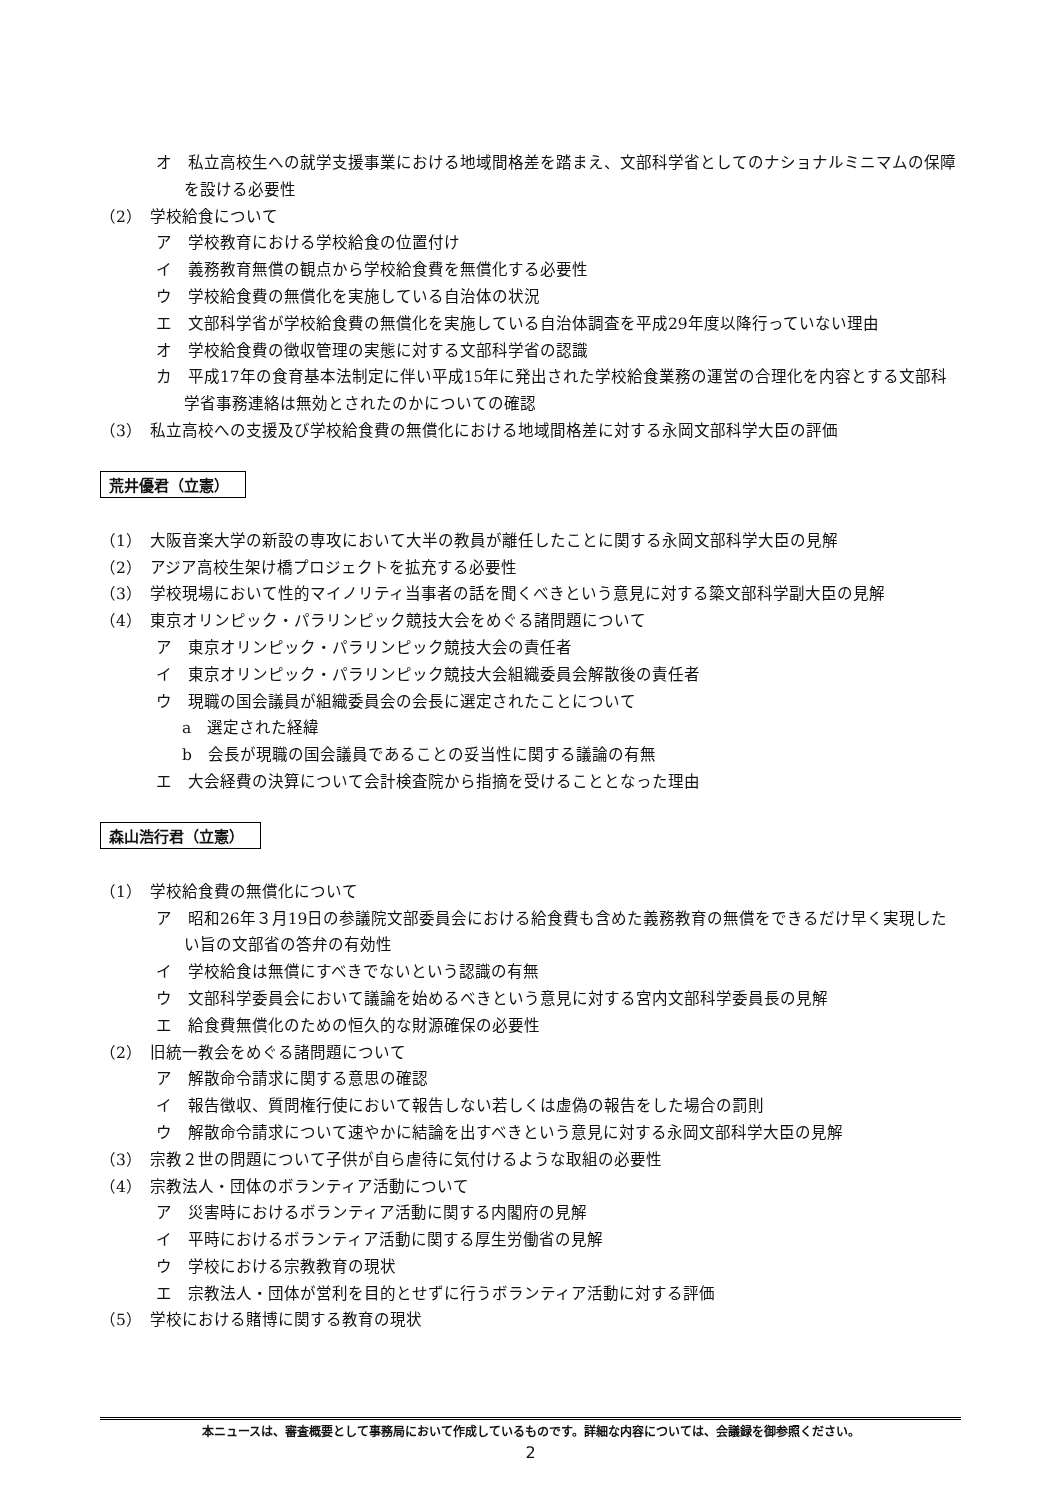オ　私立高校生への就学支援事業における地域間格差を踏まえ、文部科学省としてのナショナルミニマムの保障を設ける必要性
（2）　学校給食について
ア　学校教育における学校給食の位置付け
イ　義務教育無償の観点から学校給食費を無償化する必要性
ウ　学校給食費の無償化を実施している自治体の状況
エ　文部科学省が学校給食費の無償化を実施している自治体調査を平成29年度以降行っていない理由
オ　学校給食費の徴収管理の実態に対する文部科学省の認識
カ　平成17年の食育基本法制定に伴い平成15年に発出された学校給食業務の運営の合理化を内容とする文部科学省事務連絡は無効とされたのかについての確認
（3）　私立高校への支援及び学校給食費の無償化における地域間格差に対する永岡文部科学大臣の評価
荒井優君（立憲）
（1）　大阪音楽大学の新設の専攻において大半の教員が離任したことに関する永岡文部科学大臣の見解
（2）　アジア高校生架け橋プロジェクトを拡充する必要性
（3）　学校現場において性的マイノリティ当事者の話を聞くべきという意見に対する簗文部科学副大臣の見解
（4）　東京オリンピック・パラリンピック競技大会をめぐる諸問題について
ア　東京オリンピック・パラリンピック競技大会の責任者
イ　東京オリンピック・パラリンピック競技大会組織委員会解散後の責任者
ウ　現職の国会議員が組織委員会の会長に選定されたことについて
a　選定された経緯
b　会長が現職の国会議員であることの妥当性に関する議論の有無
エ　大会経費の決算について会計検査院から指摘を受けることとなった理由
森山浩行君（立憲）
（1）　学校給食費の無償化について
ア　昭和26年３月19日の参議院文部委員会における給食費も含めた義務教育の無償をできるだけ早く実現したい旨の文部省の答弁の有効性
イ　学校給食は無償にすべきでないという認識の有無
ウ　文部科学委員会において議論を始めるべきという意見に対する宮内文部科学委員長の見解
エ　給食費無償化のための恒久的な財源確保の必要性
（2）　旧統一教会をめぐる諸問題について
ア　解散命令請求に関する意思の確認
イ　報告徴収、質問権行使において報告しない若しくは虚偽の報告をした場合の罰則
ウ　解散命令請求について速やかに結論を出すべきという意見に対する永岡文部科学大臣の見解
（3）　宗教２世の問題について子供が自ら虐待に気付けるような取組の必要性
（4）　宗教法人・団体のボランティア活動について
ア　災害時におけるボランティア活動に関する内閣府の見解
イ　平時におけるボランティア活動に関する厚生労働省の見解
ウ　学校における宗教教育の現状
エ　宗教法人・団体が営利を目的とせずに行うボランティア活動に対する評価
（5）　学校における賭博に関する教育の現状
本ニュースは、審査概要として事務局において作成しているものです。詳細な内容については、会議録を御参照ください。
2